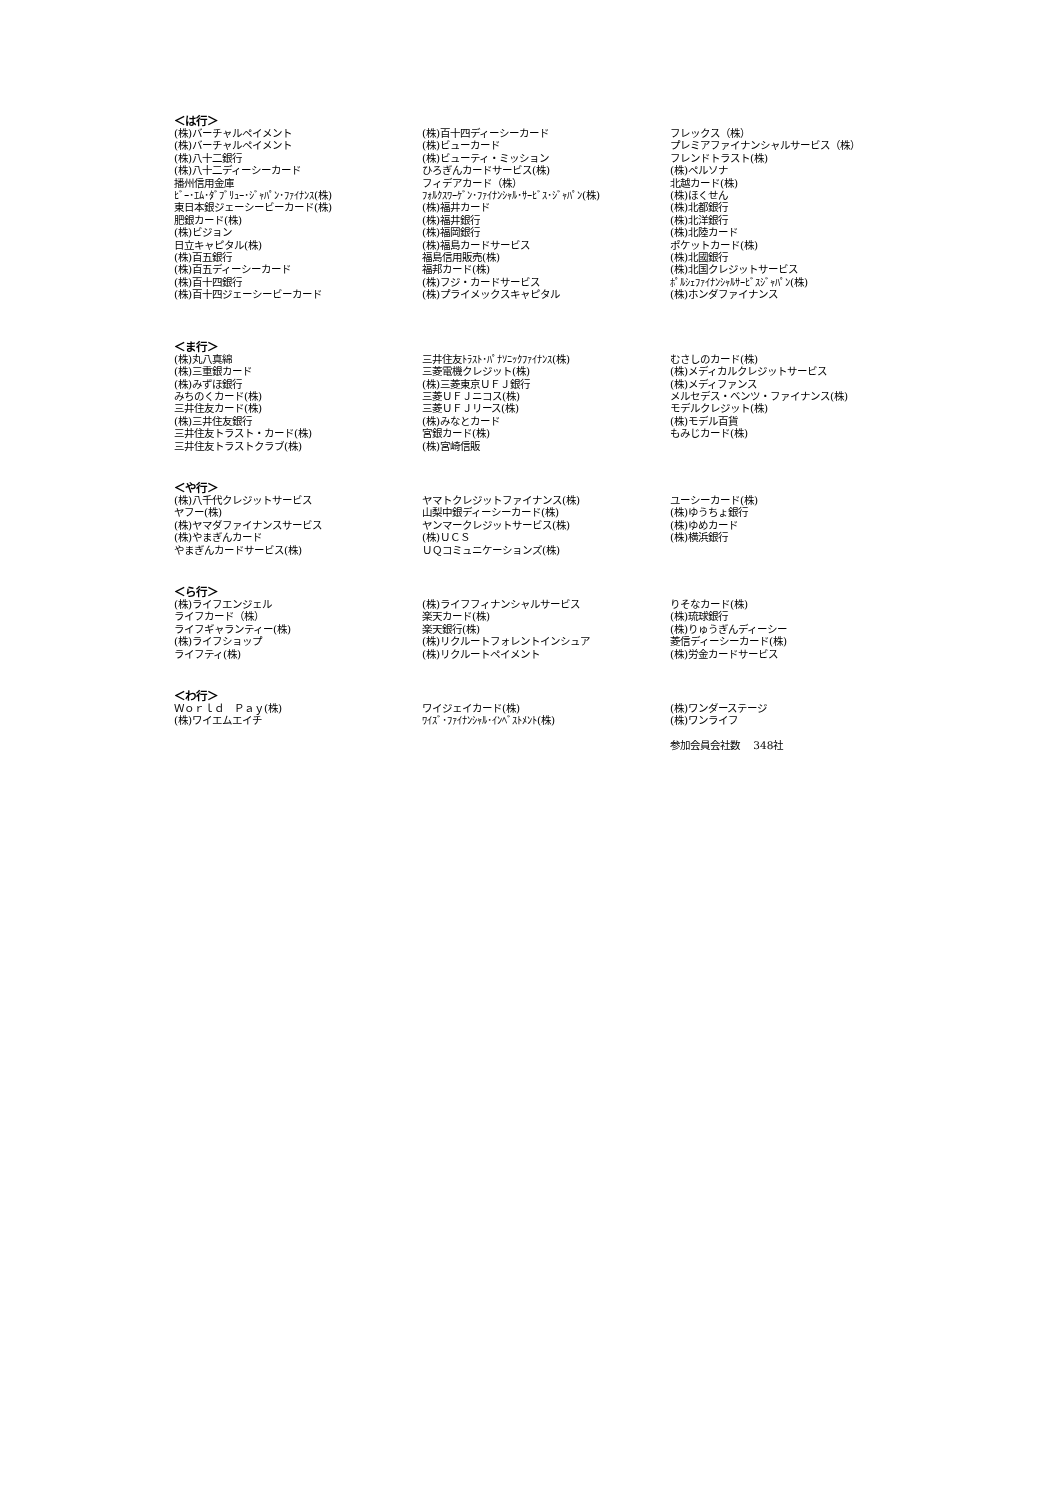＜は行＞
| (株)バーチャルペイメント | (株)百十四ディーシーカード | フレックス（株） |
| (株)バーチャルペイメント | (株)ビューカード | プレミアファイナンシャルサービス（株） |
| (株)八十二銀行 | (株)ビューティ・ミッション | フレンドトラスト(株) |
| (株)八十二ディーシーカード | ひろぎんカードサービス(株) | (株)ペルソナ |
| 播州信用金庫 | フィデアカード（株） | 北越カード(株) |
| ﾋﾞｰ･ｴﾑ･ﾀﾞﾌﾞﾘｭｰ･ｼﾞｬﾊﾟﾝ･ﾌｧｲﾅﾝｽ(株) | ﾌｫﾙｸｽﾜｰｹﾞﾝ･ﾌｧｲﾅﾝｼｬﾙ･ｻｰﾋﾞｽ･ｼﾞｬﾊﾟﾝ(株) | (株)ほくせん |
| 東日本銀ジェーシービーカード(株) | (株)福井カード | (株)北都銀行 |
| 肥銀カード(株) | (株)福井銀行 | (株)北洋銀行 |
| (株)ビジョン | (株)福岡銀行 | (株)北陸カード |
| 日立キャピタル(株) | (株)福島カードサービス | ポケットカード(株) |
| (株)百五銀行 | 福島信用販売(株) | (株)北國銀行 |
| (株)百五ディーシーカード | 福邦カード(株) | (株)北国クレジットサービス |
| (株)百十四銀行 | (株)フジ・カードサービス | ﾎﾟﾙｼｪﾌｧｲﾅﾝｼｬﾙｻｰﾋﾞｽｼﾞｬﾊﾟﾝ(株) |
| (株)百十四ジェーシービーカード | (株)プライメックスキャピタル | (株)ホンダファイナンス |
＜ま行＞
| (株)丸八真綿 | 三井住友ﾄﾗｽﾄ･ﾊﾟﾅｿﾆｯｸﾌｧｲﾅﾝｽ(株) | むさしのカード(株) |
| (株)三重銀カード | 三菱電機クレジット(株) | (株)メディカルクレジットサービス |
| (株)みずほ銀行 | (株)三菱東京ＵＦＪ銀行 | (株)メディファンス |
| みちのくカード(株) | 三菱ＵＦＪニコス(株) | メルセデス・ベンツ・ファイナンス(株) |
| 三井住友カード(株) | 三菱ＵＦＪリース(株) | モデルクレジット(株) |
| (株)三井住友銀行 | (株)みなとカード | (株)モデル百貨 |
| 三井住友トラスト・カード(株) | 宮銀カード(株) | もみじカード(株) |
| 三井住友トラストクラブ(株) | (株)宮崎信販 | |
＜や行＞
| (株)八千代クレジットサービス | ヤマトクレジットファイナンス(株) | ユーシーカード(株) |
| ヤフー(株) | 山梨中銀ディーシーカード(株) | (株)ゆうちょ銀行 |
| (株)ヤマダファイナンスサービス | ヤンマークレジットサービス(株) | (株)ゆめカード |
| (株)やまぎんカード | (株)ＵＣＳ | (株)横浜銀行 |
| やまぎんカードサービス(株) | ＵＱコミュニケーションズ(株) | |
＜ら行＞
| (株)ライフエンジェル | (株)ライフフィナンシャルサービス | りそなカード(株) |
| ライフカード（株） | 楽天カード(株) | (株)琉球銀行 |
| ライフギャランティー(株) | 楽天銀行(株) | (株)りゅうぎんディーシー |
| (株)ライフショップ | (株)リクルートフォレントインシュア | 菱信ディーシーカード(株) |
| ライフティ(株) | (株)リクルートペイメント | (株)労金カードサービス |
＜わ行＞
| Ｗｏｒｌｄ Ｐａｙ(株) | ワイジェイカード(株) | (株)ワンダーステージ |
| (株)ワイエムエイチ | ﾜｲｽﾞ･ﾌｧｲﾅﾝｼｬﾙ･ｲﾝﾍﾞｽﾄﾒﾝﾄ(株) | (株)ワンライフ |
| | | 参加会員会社数 348社 |